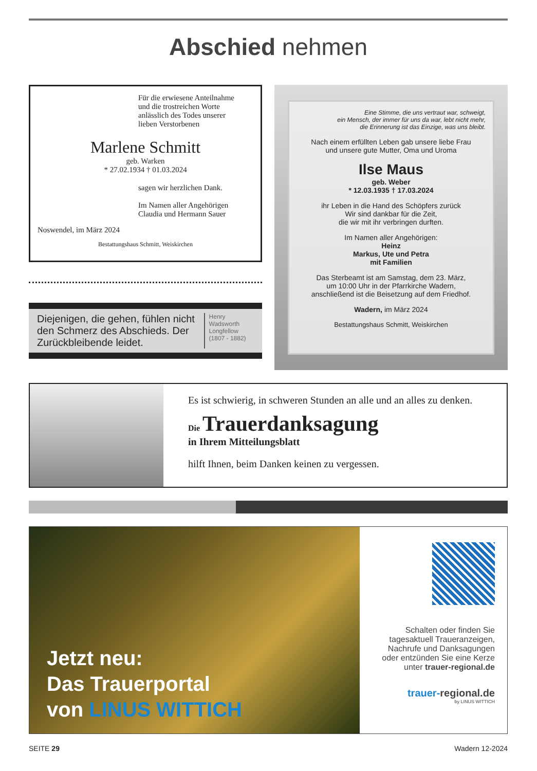Abschied nehmen
Für die erwiesene Anteilnahme
und die trostreichen Worte
anlässlich des Todes unserer
lieben Verstorbenen
Marlene Schmitt
geb. Warken
* 27.02.1934 † 01.03.2024
sagen wir herzlichen Dank.
Im Namen aller Angehörigen
Claudia und Hermann Sauer
Noswendel, im März 2024
Bestattungshaus Schmitt, Weiskirchen
Diejenigen, die gehen, fühlen nicht den Schmerz des Abschieds. Der Zurückbleibende leidet.
Henry Wadsworth Longfellow (1807 - 1882)
Eine Stimme, die uns vertraut war, schweigt,
ein Mensch, der immer für uns da war, lebt nicht mehr,
die Erinnerung ist das Einzige, was uns bleibt.
Nach einem erfüllten Leben gab unsere liebe Frau
und unsere gute Mutter, Oma und Uroma
Ilse Maus
geb. Weber
* 12.03.1935 † 17.03.2024
ihr Leben in die Hand des Schöpfers zurück
Wir sind dankbar für die Zeit,
die wir mit ihr verbringen durften.
Im Namen aller Angehörigen:
Heinz
Markus, Ute und Petra
mit Familien
Das Sterbeamt ist am Samstag, dem 23. März,
um 10:00 Uhr in der Pfarrkirche Wadern,
anschließend ist die Beisetzung auf dem Friedhof.
Wadern, im März 2024
Bestattungshaus Schmitt, Weiskirchen
Es ist schwierig, in schweren Stunden an alle und an alles zu denken.
Die Trauerdanksagung
in Ihrem Mitteilungsblatt
hilft Ihnen, beim Danken keinen zu vergessen.
Jetzt neu:
Das Trauerportal
von LINUS WITTICH
Schalten oder finden Sie tagesaktuell Traueranzeigen, Nachrufe und Danksagungen oder entzünden Sie eine Kerze unter trauer-regional.de
trauer-regional.de
by LINUS WITTICH
SEITE 29 Wadern 12-2024